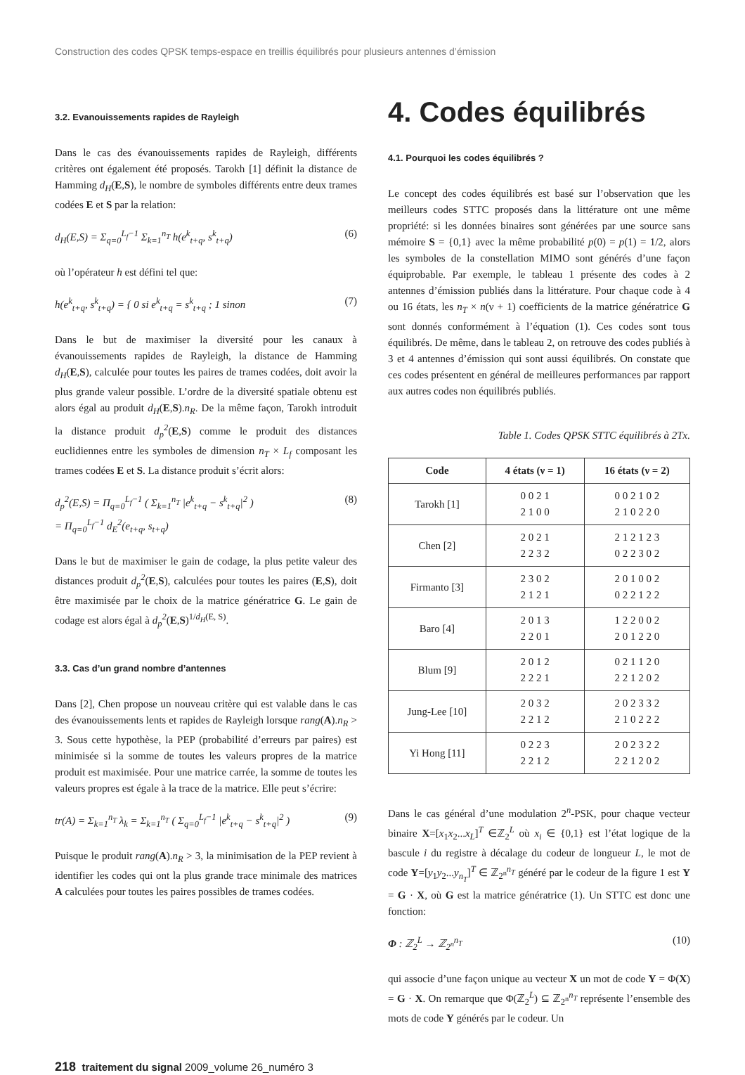Construction des codes QPSK temps-espace en treillis équilibrés pour plusieurs antennes d’émission
3.2. Evanouissements rapides de Rayleigh
Dans le cas des évanouissements rapides de Rayleigh, différents critères ont également été proposés. Tarokh [1] définit la distance de Hamming d<sub>H</sub>(E,S), le nombre de symboles différents entre deux trames codées E et S par la relation:
d<sub>H</sub>(E,S) = Σ<sub>q=0</sub><sup>L<sub>f</sub>−1</sup> Σ<sub>k=1</sub><sup>n<sub>T</sub></sup> h(e<sup>k</sup><sub>t+q</sub>, s<sup>k</sup><sub>t+q</sub>) (6)
où l’opérateur h est défini tel que:
h(e<sup>k</sup><sub>t+q</sub>, s<sup>k</sup><sub>t+q</sub>) = { 0 si e<sup>k</sup><sub>t+q</sub> = s<sup>k</sup><sub>t+q</sub> ; 1 sinon (7)
Dans le but de maximiser la diversité pour les canaux à évanouissements rapides de Rayleigh, la distance de Hamming d<sub>H</sub>(E,S), calculée pour toutes les paires de trames codées, doit avoir la plus grande valeur possible. L’ordre de la diversité spatiale obtenu est alors égal au produit d<sub>H</sub>(E,S).n<sub>R</sub>. De la même façon, Tarokh introduit la distance produit d<sub>p</sub><sup>2</sup>(E,S) comme le produit des distances euclidiennes entre les symboles de dimension n<sub>T</sub> × L<sub>f</sub> composant les trames codées E et S. La distance produit s’écrit alors:
d<sub>p</sub><sup>2</sup>(E,S) = Π<sub>q=0</sub><sup>L<sub>f</sub>−1</sup> ( Σ<sub>k=1</sub><sup>n<sub>T</sub></sup> |e<sup>k</sup><sub>t+q</sub> − s<sup>k</sup><sub>t+q</sub>|<sup>2</sup> )
= Π<sub>q=0</sub><sup>L<sub>f</sub>−1</sup> d<sub>E</sub><sup>2</sup>(e<sub>t+q</sub>, s<sub>t+q</sub>) (8)
Dans le but de maximiser le gain de codage, la plus petite valeur des distances produit d<sub>p</sub><sup>2</sup>(E,S), calculées pour toutes les paires (E,S), doit être maximisée par le choix de la matrice génératrice G. Le gain de codage est alors égal à d<sub>p</sub><sup>2</sup>(E,S)<sup>1/d<sub>H</sub>(E, S)</sup>.
3.3. Cas d’un grand nombre d’antennes
Dans [2], Chen propose un nouveau critère qui est valable dans le cas des évanouissements lents et rapides de Rayleigh lorsque rang(A).n<sub>R</sub> > 3. Sous cette hypothèse, la PEP (probabilité d’erreurs par paires) est minimisée si la somme de toutes les valeurs propres de la matrice produit est maximisée. Pour une matrice carrée, la somme de toutes les valeurs propres est égale à la trace de la matrice. Elle peut s’écrire:
tr(A) = Σ<sub>k=1</sub><sup>n<sub>T</sub></sup> λ<sub>k</sub> = Σ<sub>k=1</sub><sup>n<sub>T</sub></sup> ( Σ<sub>q=0</sub><sup>L<sub>f</sub>−1</sup> |e<sup>k</sup><sub>t+q</sub> − s<sup>k</sup><sub>t+q</sub>|<sup>2</sup> ) (9)
Puisque le produit rang(A).n<sub>R</sub> > 3, la minimisation de la PEP revient à identifier les codes qui ont la plus grande trace minimale des matrices A calculées pour toutes les paires possibles de trames codées.
4. Codes équilibrés
4.1. Pourquoi les codes équilibrés ?
Le concept des codes équilibrés est basé sur l’observation que les meilleurs codes STTC proposés dans la littérature ont une même propriété: si les données binaires sont générées par une source sans mémoire S = {0,1} avec la même probabilité p(0) = p(1) = 1/2, alors les symboles de la constellation MIMO sont générés d’une façon équiprobable. Par exemple, le tableau 1 présente des codes à 2 antennes d’émission publiés dans la littérature. Pour chaque code à 4 ou 16 états, les n<sub>T</sub> × n(ν + 1) coefficients de la matrice génératrice G sont donnés conformément à l’équation (1). Ces codes sont tous équilibrés. De même, dans le tableau 2, on retrouve des codes publiés à 3 et 4 antennes d’émission qui sont aussi équilibrés. On constate que ces codes présentent en général de meilleures performances par rapport aux autres codes non équilibrés publiés.
Table 1. Codes QPSK STTC équilibrés à 2Tx.
| Code | 4 états (ν = 1) | 16 états (ν = 2) |
| --- | --- | --- |
| Tarokh [1] | 0 0 2 1 2 1 0 0 | 0 0 2 1 0 2 2 1 0 2 2 0 |
| Chen [2] | 2 0 2 1 2 2 3 2 | 2 1 2 1 2 3 0 2 2 3 0 2 |
| Firmanto [3] | 2 3 0 2 2 1 2 1 | 2 0 1 0 0 2 0 2 2 1 2 2 |
| Baro [4] | 2 0 1 3 2 2 0 1 | 1 2 2 0 0 2 2 0 1 2 2 0 |
| Blum [9] | 2 0 1 2 2 2 2 1 | 0 2 1 1 2 0 2 2 1 2 0 2 |
| Jung-Lee [10] | 2 0 3 2 2 2 1 2 | 2 0 2 3 3 2 2 1 0 2 2 2 |
| Yi Hong [11] | 0 2 2 3 2 2 1 2 | 2 0 2 3 2 2 2 2 1 2 0 2 |
Dans le cas général d’une modulation 2<sup>n</sup>-PSK, pour chaque vecteur binaire X=[x<sub>1</sub>x<sub>2</sub>...x<sub>L</sub>]<sup>T</sup> ∈ℤ<sub>2</sub><sup>L</sup> où x<sub>i</sub> ∈ {0,1} est l’état logique de la bascule i du registre à décalage du codeur de longueur L, le mot de code Y=[y<sub>1</sub>y<sub>2</sub>...y<sub>n<sub>T</sub></sub>]<sup>T</sup> ∈ ℤ<sub>2<sup>n</sup></sub><sup>n<sub>T</sub></sup> généré par le codeur de la figure 1 est Y = G · X, où G est la matrice génératrice (1). Un STTC est donc une fonction:
Φ : ℤ<sub>2</sub><sup>L</sup> → ℤ<sub>2<sup>n</sup></sub><sup>n<sub>T</sub></sup> (10)
qui associe d’une façon unique au vecteur X un mot de code Y = Φ(X) = G · X. On remarque que Φ(ℤ<sub>2</sub><sup>L</sup>) ⊆ ℤ<sub>2<sup>n</sup></sub><sup>n<sub>T</sub></sup> représente l’ensemble des mots de code Y générés par le codeur. Un
218 traitement du signal 2009_volume 26_numéro 3